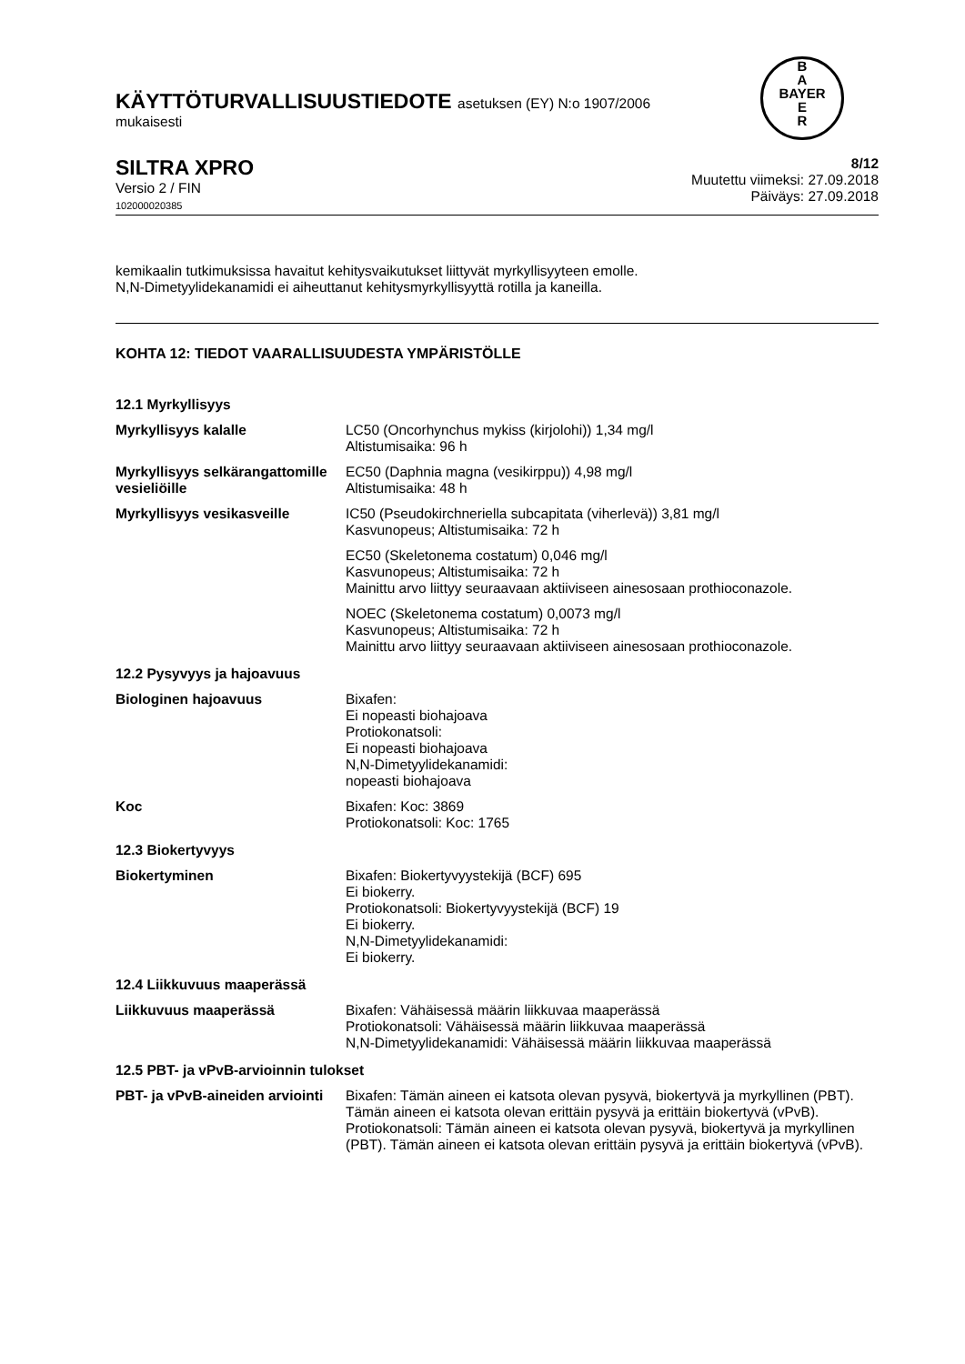B
A
BAYER
E
R
KÄYTTÖTURVALLISUUSTIEDOTE asetuksen (EY) N:o 1907/2006
mukaisesti
SILTRA XPRO
Versio 2 / FIN
102000020385
8/12
Muutettu viimeksi: 27.09.2018
Päiväys: 27.09.2018
kemikaalin tutkimuksissa havaitut kehitysvaikutukset liittyvät myrkyllisyyteen emolle.
N,N-Dimetyylidekanamidi ei aiheuttanut kehitysmyrkyllisyyttä rotilla ja kaneilla.
KOHTA 12: TIEDOT VAARALLISUUDESTA YMPÄRISTÖLLE
| 12.1 Myrkyllisyys | |
| Myrkyllisyys kalalle | LC50 (Oncorhynchus mykiss (kirjolohi)) 1,34 mg/l Altistumisaika: 96 h |
| Myrkyllisyys selkärangattomille vesieliöille | EC50 (Daphnia magna (vesikirppu)) 4,98 mg/l Altistumisaika: 48 h |
| Myrkyllisyys vesikasveille | IC50 (Pseudokirchneriella subcapitata (viherlevä)) 3,81 mg/l Kasvunopeus; Altistumisaika: 72 h |
| | EC50 (Skeletonema costatum) 0,046 mg/l Kasvunopeus; Altistumisaika: 72 h Mainittu arvo liittyy seuraavaan aktiiviseen ainesosaan prothioconazole. |
| | NOEC (Skeletonema costatum) 0,0073 mg/l Kasvunopeus; Altistumisaika: 72 h Mainittu arvo liittyy seuraavaan aktiiviseen ainesosaan prothioconazole. |
| 12.2 Pysyvyys ja hajoavuus | |
| Biologinen hajoavuus | Bixafen: Ei nopeasti biohajoava Protiokonatsoli: Ei nopeasti biohajoava N,N-Dimetyylidekanamidi: nopeasti biohajoava |
| Koc | Bixafen: Koc: 3869 Protiokonatsoli: Koc: 1765 |
| 12.3 Biokertyvyys | |
| Biokertyminen | Bixafen: Biokertyvyystekijä (BCF) 695 Ei biokerry. Protiokonatsoli: Biokertyvyystekijä (BCF) 19 Ei biokerry. N,N-Dimetyylidekanamidi: Ei biokerry. |
| 12.4 Liikkuvuus maaperässä | |
| Liikkuvuus maaperässä | Bixafen: Vähäisessä määrin liikkuvaa maaperässä Protiokonatsoli: Vähäisessä määrin liikkuvaa maaperässä N,N-Dimetyylidekanamidi: Vähäisessä määrin liikkuvaa maaperässä |
| 12.5 PBT- ja vPvB-arvioinnin tulokset | |
| PBT- ja vPvB-aineiden arviointi | Bixafen: Tämän aineen ei katsota olevan pysyvä, biokertyvä ja myrkyllinen (PBT). Tämän aineen ei katsota olevan erittäin pysyvä ja erittäin biokertyvä (vPvB). Protiokonatsoli: Tämän aineen ei katsota olevan pysyvä, biokertyvä ja myrkyllinen (PBT). Tämän aineen ei katsota olevan erittäin pysyvä ja erittäin biokertyvä (vPvB). |